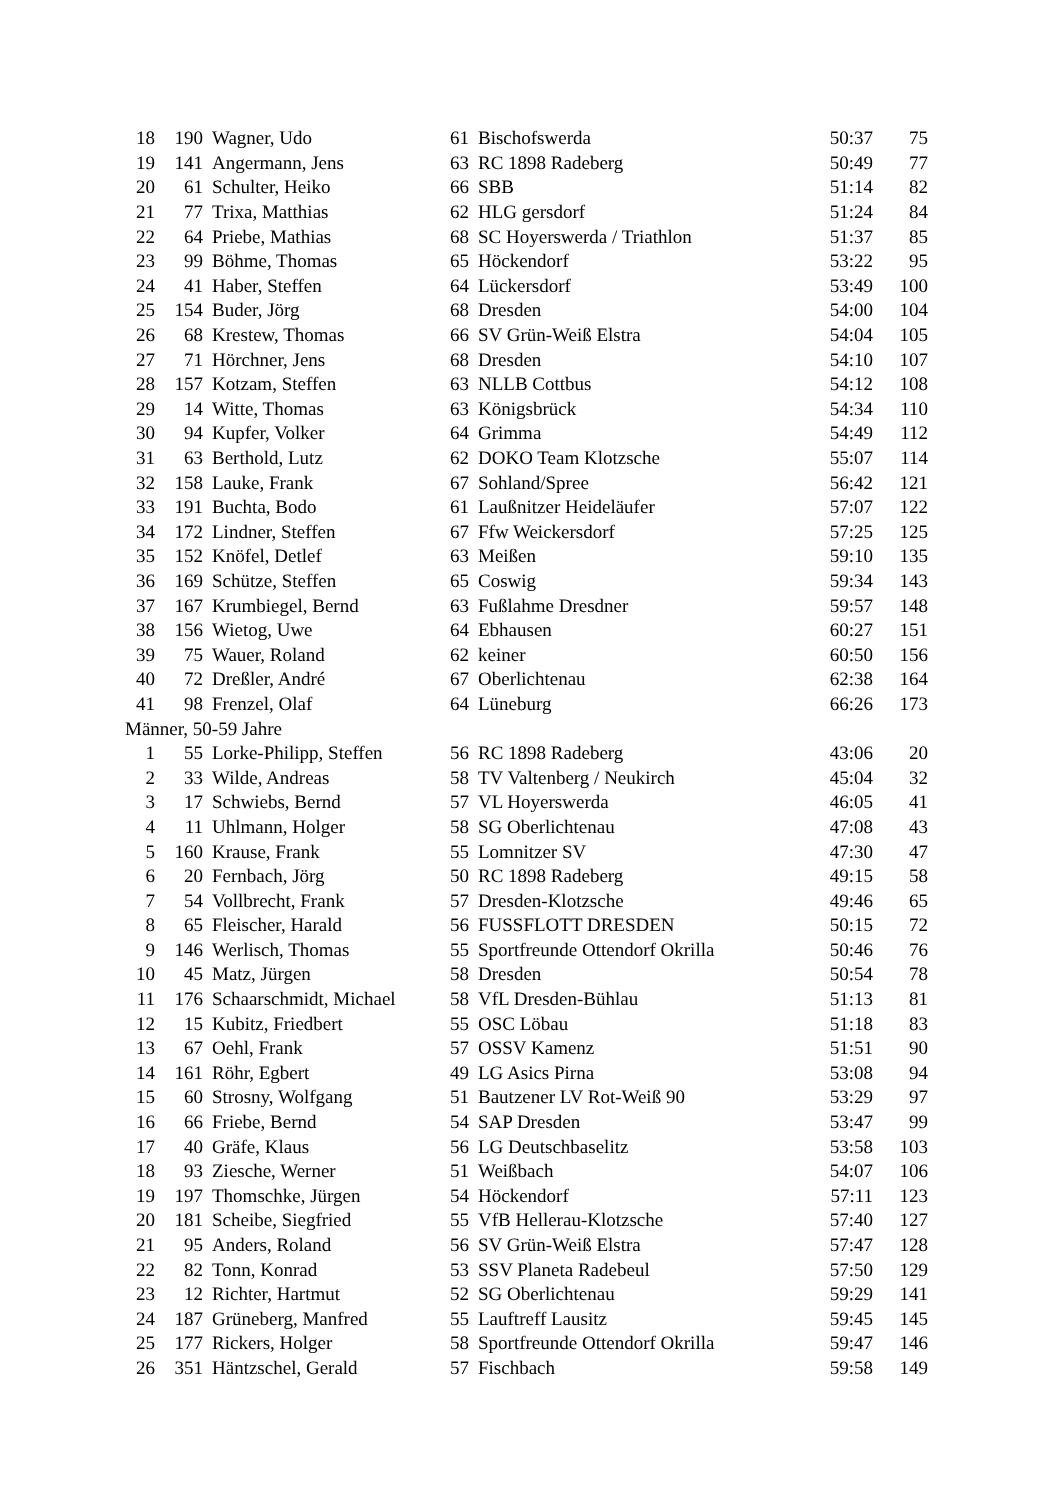| 18 | 190 | Wagner, Udo | 61 | Bischofswerda | 50:37 | 75 |
| 19 | 141 | Angermann, Jens | 63 | RC 1898 Radeberg | 50:49 | 77 |
| 20 | 61 | Schulter, Heiko | 66 | SBB | 51:14 | 82 |
| 21 | 77 | Trixa, Matthias | 62 | HLG gersdorf | 51:24 | 84 |
| 22 | 64 | Priebe, Mathias | 68 | SC Hoyerswerda / Triathlon | 51:37 | 85 |
| 23 | 99 | Böhme, Thomas | 65 | Höckendorf | 53:22 | 95 |
| 24 | 41 | Haber, Steffen | 64 | Lückersdorf | 53:49 | 100 |
| 25 | 154 | Buder, Jörg | 68 | Dresden | 54:00 | 104 |
| 26 | 68 | Krestew, Thomas | 66 | SV Grün-Weiß Elstra | 54:04 | 105 |
| 27 | 71 | Hörchner, Jens | 68 | Dresden | 54:10 | 107 |
| 28 | 157 | Kotzam, Steffen | 63 | NLLB Cottbus | 54:12 | 108 |
| 29 | 14 | Witte, Thomas | 63 | Königsbrück | 54:34 | 110 |
| 30 | 94 | Kupfer, Volker | 64 | Grimma | 54:49 | 112 |
| 31 | 63 | Berthold, Lutz | 62 | DOKO Team Klotzsche | 55:07 | 114 |
| 32 | 158 | Lauke, Frank | 67 | Sohland/Spree | 56:42 | 121 |
| 33 | 191 | Buchta, Bodo | 61 | Laußnitzer Heideläufer | 57:07 | 122 |
| 34 | 172 | Lindner, Steffen | 67 | Ffw Weickersdorf | 57:25 | 125 |
| 35 | 152 | Knöfel, Detlef | 63 | Meißen | 59:10 | 135 |
| 36 | 169 | Schütze, Steffen | 65 | Coswig | 59:34 | 143 |
| 37 | 167 | Krumbiegel, Bernd | 63 | Fußlahme Dresdner | 59:57 | 148 |
| 38 | 156 | Wietog, Uwe | 64 | Ebhausen | 60:27 | 151 |
| 39 | 75 | Wauer, Roland | 62 | keiner | 60:50 | 156 |
| 40 | 72 | Dreßler, André | 67 | Oberlichtenau | 62:38 | 164 |
| 41 | 98 | Frenzel, Olaf | 64 | Lüneburg | 66:26 | 173 |
| Männer, 50-59 Jahre | | | | | | |
| 1 | 55 | Lorke-Philipp, Steffen | 56 | RC 1898 Radeberg | 43:06 | 20 |
| 2 | 33 | Wilde, Andreas | 58 | TV Valtenberg / Neukirch | 45:04 | 32 |
| 3 | 17 | Schwiebs, Bernd | 57 | VL Hoyerswerda | 46:05 | 41 |
| 4 | 11 | Uhlmann, Holger | 58 | SG Oberlichtenau | 47:08 | 43 |
| 5 | 160 | Krause, Frank | 55 | Lomnitzer SV | 47:30 | 47 |
| 6 | 20 | Fernbach, Jörg | 50 | RC 1898 Radeberg | 49:15 | 58 |
| 7 | 54 | Vollbrecht, Frank | 57 | Dresden-Klotzsche | 49:46 | 65 |
| 8 | 65 | Fleischer, Harald | 56 | FUSSFLOTT DRESDEN | 50:15 | 72 |
| 9 | 146 | Werlisch, Thomas | 55 | Sportfreunde Ottendorf Okrilla | 50:46 | 76 |
| 10 | 45 | Matz, Jürgen | 58 | Dresden | 50:54 | 78 |
| 11 | 176 | Schaarschmidt, Michael | 58 | VfL Dresden-Bühlau | 51:13 | 81 |
| 12 | 15 | Kubitz, Friedbert | 55 | OSC Löbau | 51:18 | 83 |
| 13 | 67 | Oehl, Frank | 57 | OSSV Kamenz | 51:51 | 90 |
| 14 | 161 | Röhr, Egbert | 49 | LG Asics Pirna | 53:08 | 94 |
| 15 | 60 | Strosny, Wolfgang | 51 | Bautzener LV Rot-Weiß 90 | 53:29 | 97 |
| 16 | 66 | Friebe, Bernd | 54 | SAP Dresden | 53:47 | 99 |
| 17 | 40 | Gräfe, Klaus | 56 | LG Deutschbaselitz | 53:58 | 103 |
| 18 | 93 | Ziesche, Werner | 51 | Weißbach | 54:07 | 106 |
| 19 | 197 | Thomschke, Jürgen | 54 | Höckendorf | 57:11 | 123 |
| 20 | 181 | Scheibe, Siegfried | 55 | VfB Hellerau-Klotzsche | 57:40 | 127 |
| 21 | 95 | Anders, Roland | 56 | SV Grün-Weiß Elstra | 57:47 | 128 |
| 22 | 82 | Tonn, Konrad | 53 | SSV Planeta Radebeul | 57:50 | 129 |
| 23 | 12 | Richter, Hartmut | 52 | SG Oberlichtenau | 59:29 | 141 |
| 24 | 187 | Grüneberg, Manfred | 55 | Lauftreff Lausitz | 59:45 | 145 |
| 25 | 177 | Rickers, Holger | 58 | Sportfreunde Ottendorf Okrilla | 59:47 | 146 |
| 26 | 351 | Häntzschel, Gerald | 57 | Fischbach | 59:58 | 149 |